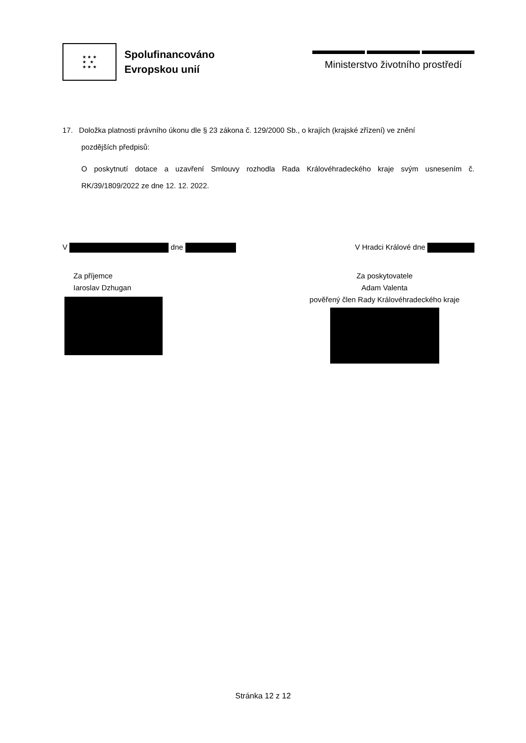★ ★ ★
★ ★
★ ★ ★
Spolufinancováno
Evropskou unií
Ministerstvo životního prostředí
17. Doložka platnosti právního úkonu dle § 23 zákona č. 129/2000 Sb., o krajích (krajské zřízení) ve znění
pozdějších předpisů:
O poskytnutí dotace a uzavření Smlouvy rozhodla Rada Královéhradeckého kraje svým usnesením č. RK/39/1809/2022 ze dne 12. 12. 2022.
V dne V Hradci Králové dne
Za příjemce
Iaroslav Dzhugan
Za poskytovatele
Adam Valenta
pověřený člen Rady Královéhradeckého kraje
Stránka 12 z 12